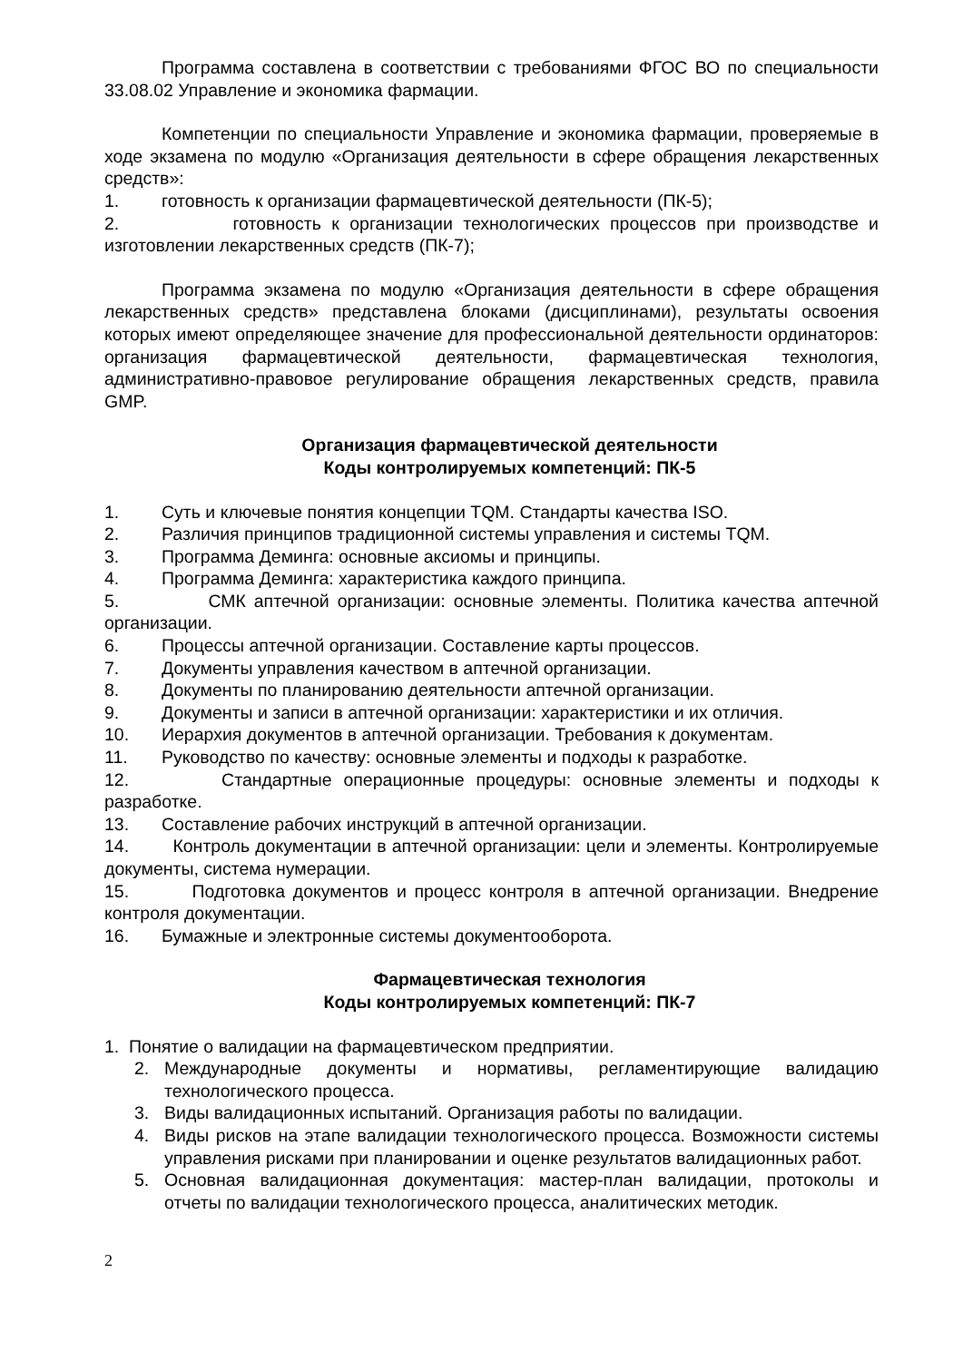Программа составлена в соответствии с требованиями ФГОС ВО по специальности 33.08.02 Управление и экономика фармации.
Компетенции по специальности Управление и экономика фармации, проверяемые в ходе экзамена по модулю «Организация деятельности в сфере обращения лекарственных средств»:
1. готовность к организации фармацевтической деятельности (ПК-5);
2. готовность к организации технологических процессов при производстве и изготовлении лекарственных средств (ПК-7);
Программа экзамена по модулю «Организация деятельности в сфере обращения лекарственных средств» представлена блоками (дисциплинами), результаты освоения которых имеют определяющее значение для профессиональной деятельности ординаторов: организация фармацевтической деятельности, фармацевтическая технология, административно-правовое регулирование обращения лекарственных средств, правила GMP.
Организация фармацевтической деятельности
Коды контролируемых компетенций: ПК-5
1. Суть и ключевые понятия концепции TQM. Стандарты качества ISO.
2. Различия принципов традиционной системы управления и системы TQM.
3. Программа Деминга: основные аксиомы и принципы.
4. Программа Деминга: характеристика каждого принципа.
5. СМК аптечной организации: основные элементы. Политика качества аптечной организации.
6. Процессы аптечной организации. Составление карты процессов.
7. Документы управления качеством в аптечной организации.
8. Документы по планированию деятельности аптечной организации.
9. Документы и записи в аптечной организации: характеристики и их отличия.
10. Иерархия документов в аптечной организации. Требования к документам.
11. Руководство по качеству: основные элементы и подходы к разработке.
12. Стандартные операционные процедуры: основные элементы и подходы к разработке.
13. Составление рабочих инструкций в аптечной организации.
14. Контроль документации в аптечной организации: цели и элементы. Контролируемые документы, система нумерации.
15. Подготовка документов и процесс контроля в аптечной организации. Внедрение контроля документации.
16. Бумажные и электронные системы документооборота.
Фармацевтическая технология
Коды контролируемых компетенций: ПК-7
1. Понятие о валидации на фармацевтическом предприятии.
2. Международные документы и нормативы, регламентирующие валидацию технологического процесса.
3. Виды валидационных испытаний. Организация работы по валидации.
4. Виды рисков на этапе валидации технологического процесса. Возможности системы управления рисками при планировании и оценке результатов валидационных работ.
5. Основная валидационная документация: мастер-план валидации, протоколы и отчеты по валидации технологического процесса, аналитических методик.
2